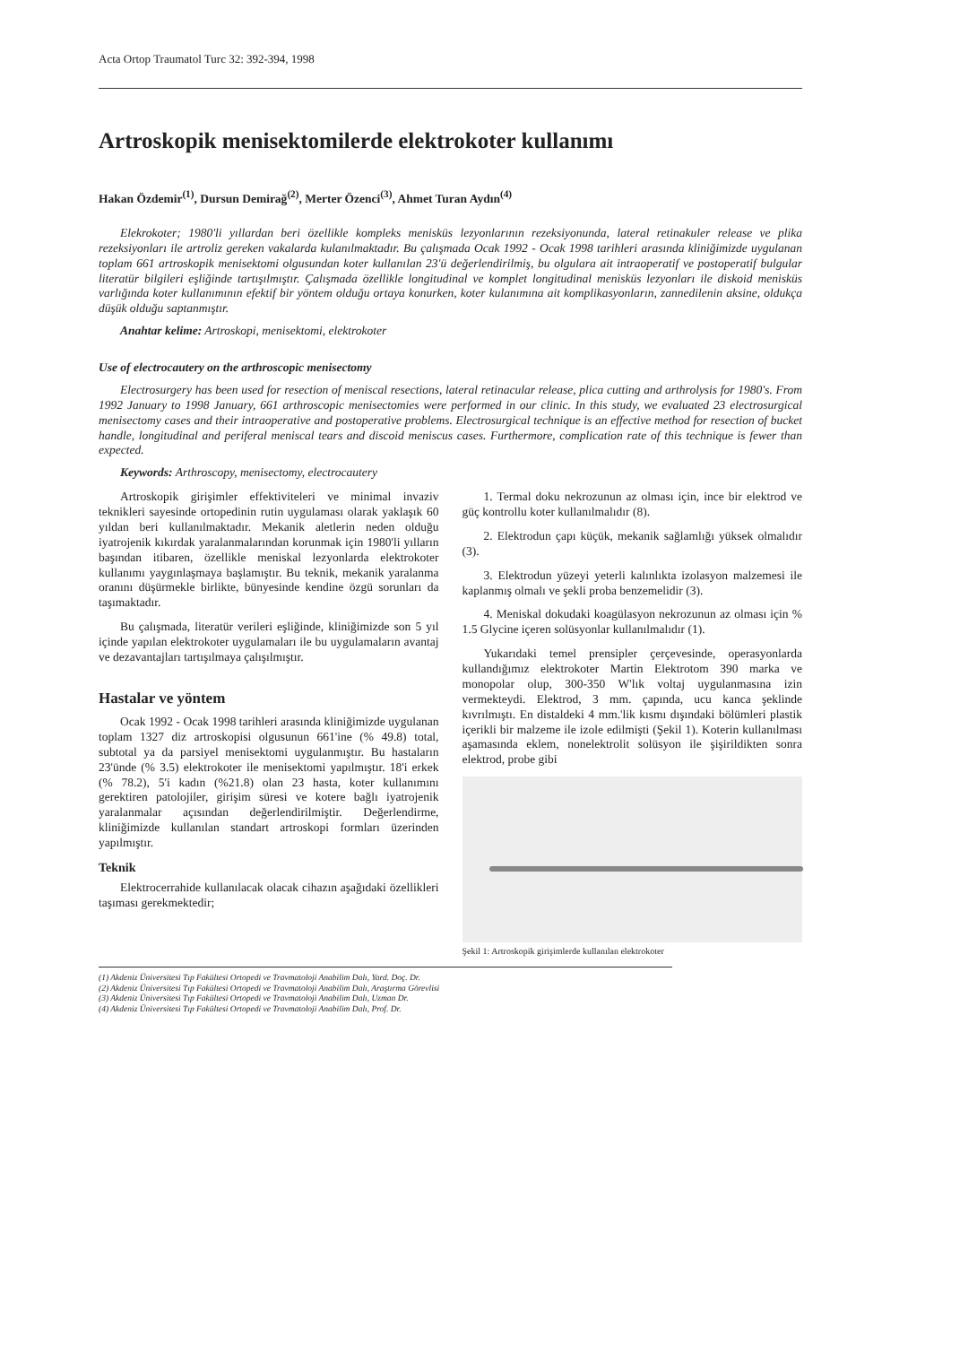Acta Ortop Traumatol Turc 32: 392-394, 1998
Artroskopik menisektomilerde elektrokoter kullanımı
Hakan Özdemir<sup>(1)</sup>, Dursun Demirağ<sup>(2)</sup>, Merter Özenci<sup>(3)</sup>, Ahmet Turan Aydın<sup>(4)</sup>
Elekrokoter; 1980'li yıllardan beri özellikle kompleks menisküs lezyonlarının rezeksiyonunda, lateral retinakuler release ve plika rezeksiyonları ile artroliz gereken vakalarda kulanılmaktadır. Bu çalışmada Ocak 1992 - Ocak 1998 tarihleri arasında kliniğimizde uygulanan toplam 661 artroskopik menisektomi olgusundan koter kullanılan 23'ü değerlendirilmiş, bu olgulara ait intraoperatif ve postoperatif bulgular literatür bilgileri eşliğinde tartışılmıştır. Çalışmada özellikle longitudinal ve komplet longitudinal menisküs lezyonları ile diskoid menisküs varlığında koter kullanımının efektif bir yöntem olduğu ortaya konurken, koter kulanımına ait komplikasyonların, zannedilenin aksine, oldukça düşük olduğu saptanmıştır.
Anahtar kelime: Artroskopi, menisektomi, elektrokoter
Use of electrocautery on the arthroscopic menisectomy
Electrosurgery has been used for resection of meniscal resections, lateral retinacular release, plica cutting and arthrolysis for 1980's. From 1992 January to 1998 January, 661 arthroscopic menisectomies were performed in our clinic. In this study, we evaluated 23 electrosurgical menisectomy cases and their intraoperative and postoperative problems. Electrosurgical technique is an effective method for resection of bucket handle, longitudinal and periferal meniscal tears and discoid meniscus cases. Furthermore, complication rate of this technique is fewer than expected.
Keywords: Arthroscopy, menisectomy, electrocautery
Artroskopik girişimler effektiviteleri ve minimal invaziv teknikleri sayesinde ortopedinin rutin uygulaması olarak yaklaşık 60 yıldan beri kullanılmaktadır. Mekanik aletlerin neden olduğu iyatrojenik kıkırdak yaralanmalarından korunmak için 1980'li yılların başından itibaren, özellikle meniskal lezyonlarda elektrokoter kullanımı yaygınlaşmaya başlamıştır. Bu teknik, mekanik yaralanma oranını düşürmekle birlikte, bünyesinde kendine özgü sorunları da taşımaktadır.
Bu çalışmada, literatür verileri eşliğinde, kliniğimizde son 5 yıl içinde yapılan elektrokoter uygulamaları ile bu uygulamaların avantaj ve dezavantajları tartışılmaya çalışılmıştır.
Hastalar ve yöntem
Ocak 1992 - Ocak 1998 tarihleri arasında kliniğimizde uygulanan toplam 1327 diz artroskopisi olgusunun 661'ine (% 49.8) total, subtotal ya da parsiyel menisektomi uygulanmıştır. Bu hastaların 23'ünde (% 3.5) elektrokoter ile menisektomi yapılmıştır. 18'i erkek (% 78.2), 5'i kadın (%21.8) olan 23 hasta, koter kullanımını gerektiren patolojiler, girişim süresi ve kotere bağlı iyatrojenik yaralanmalar açısından değerlendirilmiştir. Değerlendirme, kliniğimizde kullanılan standart artroskopi formları üzerinden yapılmıştır.
Teknik
Elektrocerrahide kullanılacak olacak cihazın aşağıdaki özellikleri taşıması gerekmektedir;
1. Termal doku nekrozunun az olması için, ince bir elektrod ve güç kontrollu koter kullanılmalıdır (8).
2. Elektrodun çapı küçük, mekanik sağlamlığı yüksek olmalıdır (3).
3. Elektrodun yüzeyi yeterli kalınlıkta izolasyon malzemesi ile kaplanmış olmalı ve şekli proba benzemelidir (3).
4. Meniskal dokudaki koagülasyon nekrozunun az olması için % 1.5 Glycine içeren solüsyonlar kullanılmalıdır (1).
Yukarıdaki temel prensipler çerçevesinde, operasyonlarda kullandığımız elektrokoter Martin Elektrotom 390 marka ve monopolar olup, 300-350 W'lık voltaj uygulanmasına izin vermekteydi. Elektrod, 3 mm. çapında, ucu kanca şeklinde kıvrılmıştı. En distaldeki 4 mm.'lik kısmı dışındaki bölümleri plastik içerikli bir malzeme ile izole edilmişti (Şekil 1). Koterin kullanılması aşamasında eklem, nonelektrolit solüsyon ile şişirildikten sonra elektrod, probe gibi
Şekil 1: Artroskopik girişimlerde kullanılan elektrokoter
(1) Akdeniz Üniversitesi Tıp Fakültesi Ortopedi ve Travmatoloji Anabilim Dalı, Yard. Doç. Dr.
(2) Akdeniz Üniversitesi Tıp Fakültesi Ortopedi ve Travmatoloji Anabilim Dalı, Araştırma Görevlisi
(3) Akdeniz Üniversitesi Tıp Fakültesi Ortopedi ve Travmatoloji Anabilim Dalı, Uzman Dr.
(4) Akdeniz Üniversitesi Tıp Fakültesi Ortopedi ve Travmatoloji Anabilim Dalı, Prof. Dr.